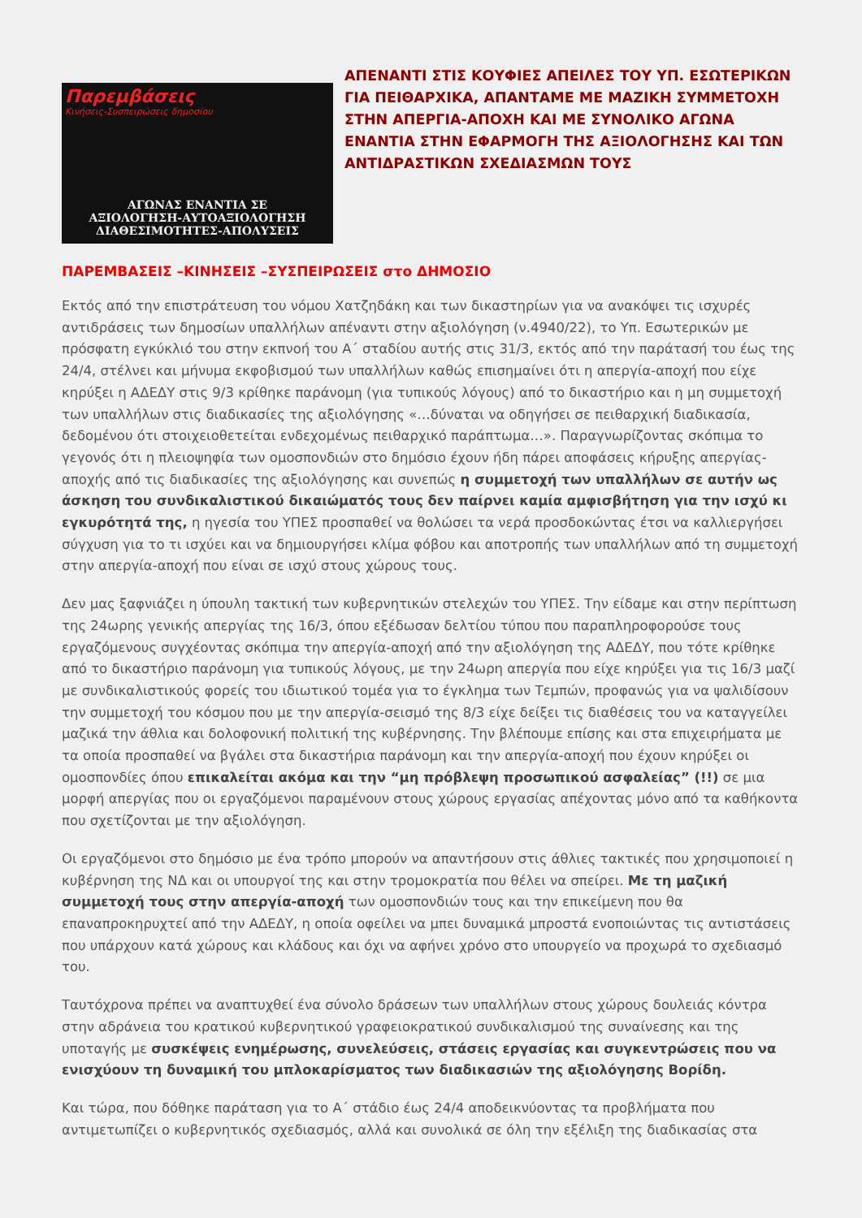Παρεμβάσεις
Κινήσεις-Συσπειρώσεις δημοσίου
ΑΓΩΝΑΣ ΕΝΑΝΤΙΑ ΣΕ
ΑΞΙΟΛΟΓΗΣΗ-ΑΥΤΟΑΞΙΟΛΟΓΗΣΗ
ΔΙΑΘΕΣΙΜΟΤΗΤΕΣ-ΑΠΟΛΥΣΕΙΣ
ΑΠΕΝΑΝΤΙ ΣΤΙΣ ΚΟΥΦΙΕΣ ΑΠΕΙΛΕΣ ΤΟΥ ΥΠ. ΕΣΩΤΕΡΙΚΩΝ ΓΙΑ ΠΕΙΘΑΡΧΙΚΑ, ΑΠΑΝΤΑΜΕ ΜΕ ΜΑΖΙΚΗ ΣΥΜΜΕΤΟΧΗ ΣΤΗΝ ΑΠΕΡΓΙΑ-ΑΠΟΧΗ ΚΑΙ ΜΕ ΣΥΝΟΛΙΚΟ ΑΓΩΝΑ ΕΝΑΝΤΙΑ ΣΤΗΝ ΕΦΑΡΜΟΓΗ ΤΗΣ ΑΞΙΟΛΟΓΗΣΗΣ ΚΑΙ ΤΩΝ ΑΝΤΙΔΡΑΣΤΙΚΩΝ ΣΧΕΔΙΑΣΜΩΝ ΤΟΥΣ
ΠΑΡΕΜΒΑΣΕΙΣ –ΚΙΝΗΣΕΙΣ –ΣΥΣΠΕΙΡΩΣΕΙΣ στο ΔΗΜΟΣΙΟ
Εκτός από την επιστράτευση του νόμου Χατζηδάκη και των δικαστηρίων για να ανακόψει τις ισχυρές αντιδράσεις των δημοσίων υπαλλήλων απέναντι στην αξιολόγηση (ν.4940/22), το Υπ. Εσωτερικών με πρόσφατη εγκύκλιό του στην εκπνοή του Α΄ σταδίου αυτής στις 31/3, εκτός από την παράτασή του έως της 24/4, στέλνει και μήνυμα εκφοβισμού των υπαλλήλων καθώς επισημαίνει ότι η απεργία-αποχή που είχε κηρύξει η ΑΔΕΔΥ στις 9/3 κρίθηκε παράνομη (για τυπικούς λόγους) από το δικαστήριο και η μη συμμετοχή των υπαλλήλων στις διαδικασίες της αξιολόγησης «…δύναται να οδηγήσει σε πειθαρχική διαδικασία, δεδομένου ότι στοιχειοθετείται ενδεχομένως πειθαρχικό παράπτωμα…». Παραγνωρίζοντας σκόπιμα το γεγονός ότι η πλειοψηφία των ομοσπονδιών στο δημόσιο έχουν ήδη πάρει αποφάσεις κήρυξης απεργίας-αποχής από τις διαδικασίες της αξιολόγησης και συνεπώς η συμμετοχή των υπαλλήλων σε αυτήν ως άσκηση του συνδικαλιστικού δικαιώματός τους δεν παίρνει καμία αμφισβήτηση για την ισχύ κι εγκυρότητά της, η ηγεσία του ΥΠΕΣ προσπαθεί να θολώσει τα νερά προσδοκώντας έτσι να καλλιεργήσει σύγχυση για το τι ισχύει και να δημιουργήσει κλίμα φόβου και αποτροπής των υπαλλήλων από τη συμμετοχή στην απεργία-αποχή που είναι σε ισχύ στους χώρους τους.
Δεν μας ξαφνιάζει η ύπουλη τακτική των κυβερνητικών στελεχών του ΥΠΕΣ. Την είδαμε και στην περίπτωση της 24ωρης γενικής απεργίας της 16/3, όπου εξέδωσαν δελτίου τύπου που παραπληροφορούσε τους εργαζόμενους συγχέοντας σκόπιμα την απεργία-αποχή από την αξιολόγηση της ΑΔΕΔΥ, που τότε κρίθηκε από το δικαστήριο παράνομη για τυπικούς λόγους, με την 24ωρη απεργία που είχε κηρύξει για τις 16/3 μαζί με συνδικαλιστικούς φορείς του ιδιωτικού τομέα για το έγκλημα των Τεμπών, προφανώς για να ψαλιδίσουν την συμμετοχή του κόσμου που με την απεργία-σεισμό της 8/3 είχε δείξει τις διαθέσεις του να καταγγείλει μαζικά την άθλια και δολοφονική πολιτική της κυβέρνησης. Την βλέπουμε επίσης και στα επιχειρήματα με τα οποία προσπαθεί να βγάλει στα δικαστήρια παράνομη και την απεργία-αποχή που έχουν κηρύξει οι ομοσπονδίες όπου επικαλείται ακόμα και την “μη πρόβλεψη προσωπικού ασφαλείας” (!!) σε μια μορφή απεργίας που οι εργαζόμενοι παραμένουν στους χώρους εργασίας απέχοντας μόνο από τα καθήκοντα που σχετίζονται με την αξιολόγηση.
Οι εργαζόμενοι στο δημόσιο με ένα τρόπο μπορούν να απαντήσουν στις άθλιες τακτικές που χρησιμοποιεί η κυβέρνηση της ΝΔ και οι υπουργοί της και στην τρομοκρατία που θέλει να σπείρει. Με τη μαζική συμμετοχή τους στην απεργία-αποχή των ομοσπονδιών τους και την επικείμενη που θα επαναπροκηρυχτεί από την ΑΔΕΔΥ, η οποία οφείλει να μπει δυναμικά μπροστά ενοποιώντας τις αντιστάσεις που υπάρχουν κατά χώρους και κλάδους και όχι να αφήνει χρόνο στο υπουργείο να προχωρά το σχεδιασμό του.
Ταυτόχρονα πρέπει να αναπτυχθεί ένα σύνολο δράσεων των υπαλλήλων στους χώρους δουλειάς κόντρα στην αδράνεια του κρατικού κυβερνητικού γραφειοκρατικού συνδικαλισμού της συναίνεσης και της υποταγής με συσκέψεις ενημέρωσης, συνελεύσεις, στάσεις εργασίας και συγκεντρώσεις που να ενισχύουν τη δυναμική του μπλοκαρίσματος των διαδικασιών της αξιολόγησης Βορίδη.
Και τώρα, που δόθηκε παράταση για το Α΄ στάδιο έως 24/4 αποδεικνύοντας τα προβλήματα που αντιμετωπίζει ο κυβερνητικός σχεδιασμός, αλλά και συνολικά σε όλη την εξέλιξη της διαδικασίας στα